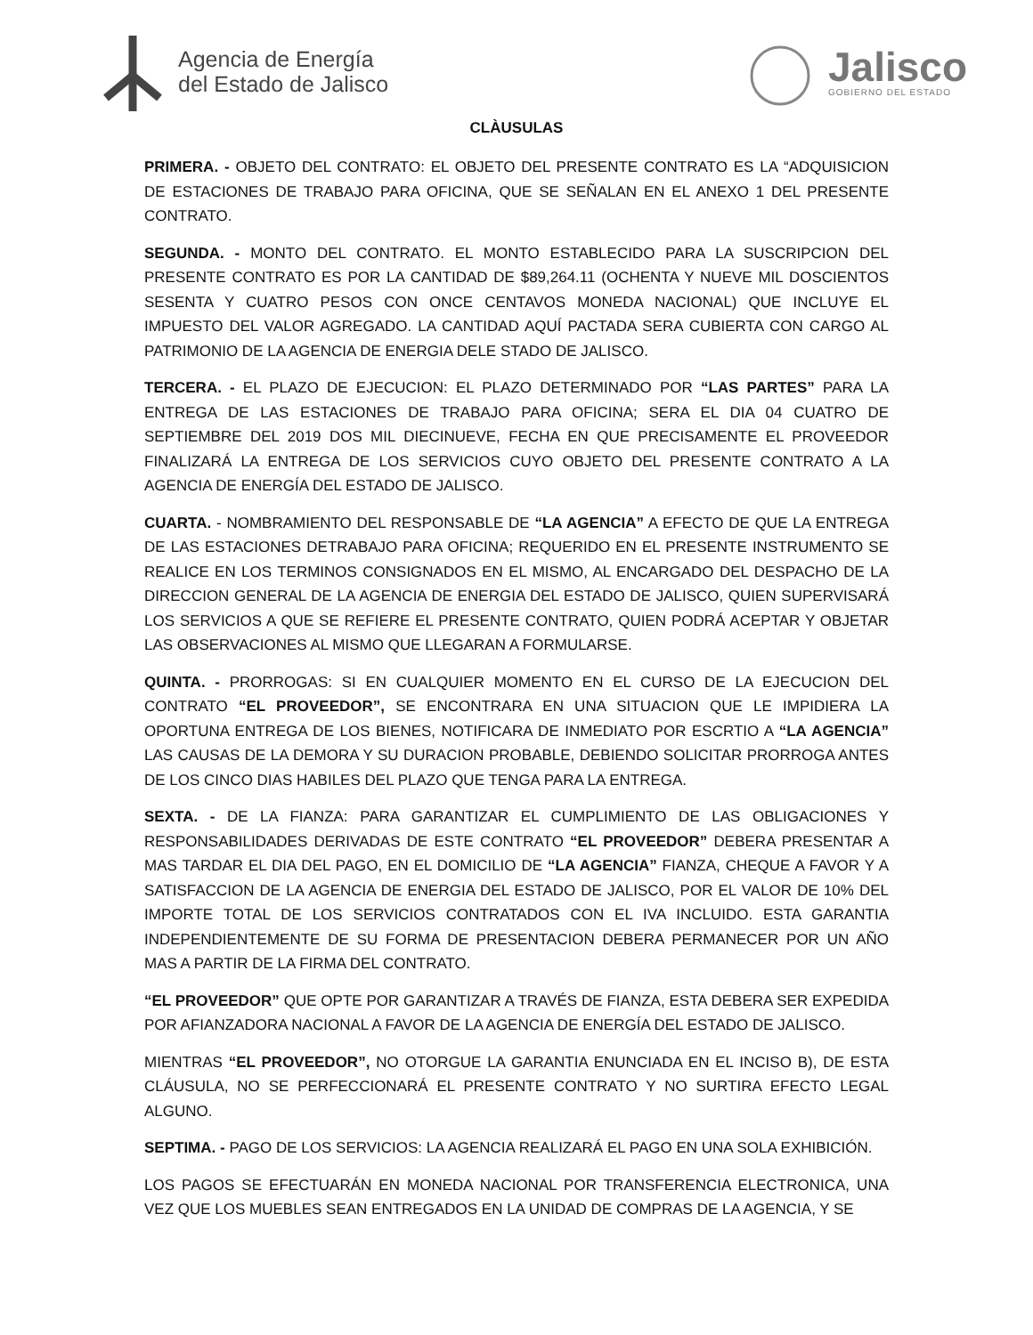Agencia de Energía
del Estado de Jalisco
Jalisco
GOBIERNO DEL ESTADO
CLÀUSULAS
PRIMERA. - OBJETO DEL CONTRATO: EL OBJETO DEL PRESENTE CONTRATO ES LA “ADQUISICION DE ESTACIONES DE TRABAJO PARA OFICINA, QUE SE SEÑALAN EN EL ANEXO 1 DEL PRESENTE CONTRATO.
SEGUNDA. - MONTO DEL CONTRATO. EL MONTO ESTABLECIDO PARA LA SUSCRIPCION DEL PRESENTE CONTRATO ES POR LA CANTIDAD DE $89,264.11 (OCHENTA Y NUEVE MIL DOSCIENTOS SESENTA Y CUATRO PESOS CON ONCE CENTAVOS MONEDA NACIONAL) QUE INCLUYE EL IMPUESTO DEL VALOR AGREGADO. LA CANTIDAD AQUÍ PACTADA SERA CUBIERTA CON CARGO AL PATRIMONIO DE LA AGENCIA DE ENERGIA DELE STADO DE JALISCO.
TERCERA. - EL PLAZO DE EJECUCION: EL PLAZO DETERMINADO POR “LAS PARTES” PARA LA ENTREGA DE LAS ESTACIONES DE TRABAJO PARA OFICINA; SERA EL DIA 04 CUATRO DE SEPTIEMBRE DEL 2019 DOS MIL DIECINUEVE, FECHA EN QUE PRECISAMENTE EL PROVEEDOR FINALIZARÁ LA ENTREGA DE LOS SERVICIOS CUYO OBJETO DEL PRESENTE CONTRATO A LA AGENCIA DE ENERGÍA DEL ESTADO DE JALISCO.
CUARTA. - NOMBRAMIENTO DEL RESPONSABLE DE “LA AGENCIA” A EFECTO DE QUE LA ENTREGA DE LAS ESTACIONES DETRABAJO PARA OFICINA; REQUERIDO EN EL PRESENTE INSTRUMENTO SE REALICE EN LOS TERMINOS CONSIGNADOS EN EL MISMO, AL ENCARGADO DEL DESPACHO DE LA DIRECCION GENERAL DE LA AGENCIA DE ENERGIA DEL ESTADO DE JALISCO, QUIEN SUPERVISARÁ LOS SERVICIOS A QUE SE REFIERE EL PRESENTE CONTRATO, QUIEN PODRÁ ACEPTAR Y OBJETAR LAS OBSERVACIONES AL MISMO QUE LLEGARAN A FORMULARSE.
QUINTA. - PRORROGAS: SI EN CUALQUIER MOMENTO EN EL CURSO DE LA EJECUCION DEL CONTRATO “EL PROVEEDOR”, SE ENCONTRARA EN UNA SITUACION QUE LE IMPIDIERA LA OPORTUNA ENTREGA DE LOS BIENES, NOTIFICARA DE INMEDIATO POR ESCRTIO A “LA AGENCIA” LAS CAUSAS DE LA DEMORA Y SU DURACION PROBABLE, DEBIENDO SOLICITAR PRORROGA ANTES DE LOS CINCO DIAS HABILES DEL PLAZO QUE TENGA PARA LA ENTREGA.
SEXTA. - DE LA FIANZA: PARA GARANTIZAR EL CUMPLIMIENTO DE LAS OBLIGACIONES Y RESPONSABILIDADES DERIVADAS DE ESTE CONTRATO “EL PROVEEDOR” DEBERA PRESENTAR A MAS TARDAR EL DIA DEL PAGO, EN EL DOMICILIO DE “LA AGENCIA” FIANZA, CHEQUE A FAVOR Y A SATISFACCION DE LA AGENCIA DE ENERGIA DEL ESTADO DE JALISCO, POR EL VALOR DE 10% DEL IMPORTE TOTAL DE LOS SERVICIOS CONTRATADOS CON EL IVA INCLUIDO. ESTA GARANTIA INDEPENDIENTEMENTE DE SU FORMA DE PRESENTACION DEBERA PERMANECER POR UN AÑO MAS A PARTIR DE LA FIRMA DEL CONTRATO.
“EL PROVEEDOR” QUE OPTE POR GARANTIZAR A TRAVÉS DE FIANZA, ESTA DEBERA SER EXPEDIDA POR AFIANZADORA NACIONAL A FAVOR DE LA AGENCIA DE ENERGÍA DEL ESTADO DE JALISCO.
MIENTRAS “EL PROVEEDOR”, NO OTORGUE LA GARANTIA ENUNCIADA EN EL INCISO B), DE ESTA CLÁUSULA, NO SE PERFECCIONARÁ EL PRESENTE CONTRATO Y NO SURTIRA EFECTO LEGAL ALGUNO.
SEPTIMA. - PAGO DE LOS SERVICIOS: LA AGENCIA REALIZARÁ EL PAGO EN UNA SOLA EXHIBICIÓN.
LOS PAGOS SE EFECTUARÁN EN MONEDA NACIONAL POR TRANSFERENCIA ELECTRONICA, UNA VEZ QUE LOS MUEBLES SEAN ENTREGADOS EN LA UNIDAD DE COMPRAS DE LA AGENCIA, Y SE